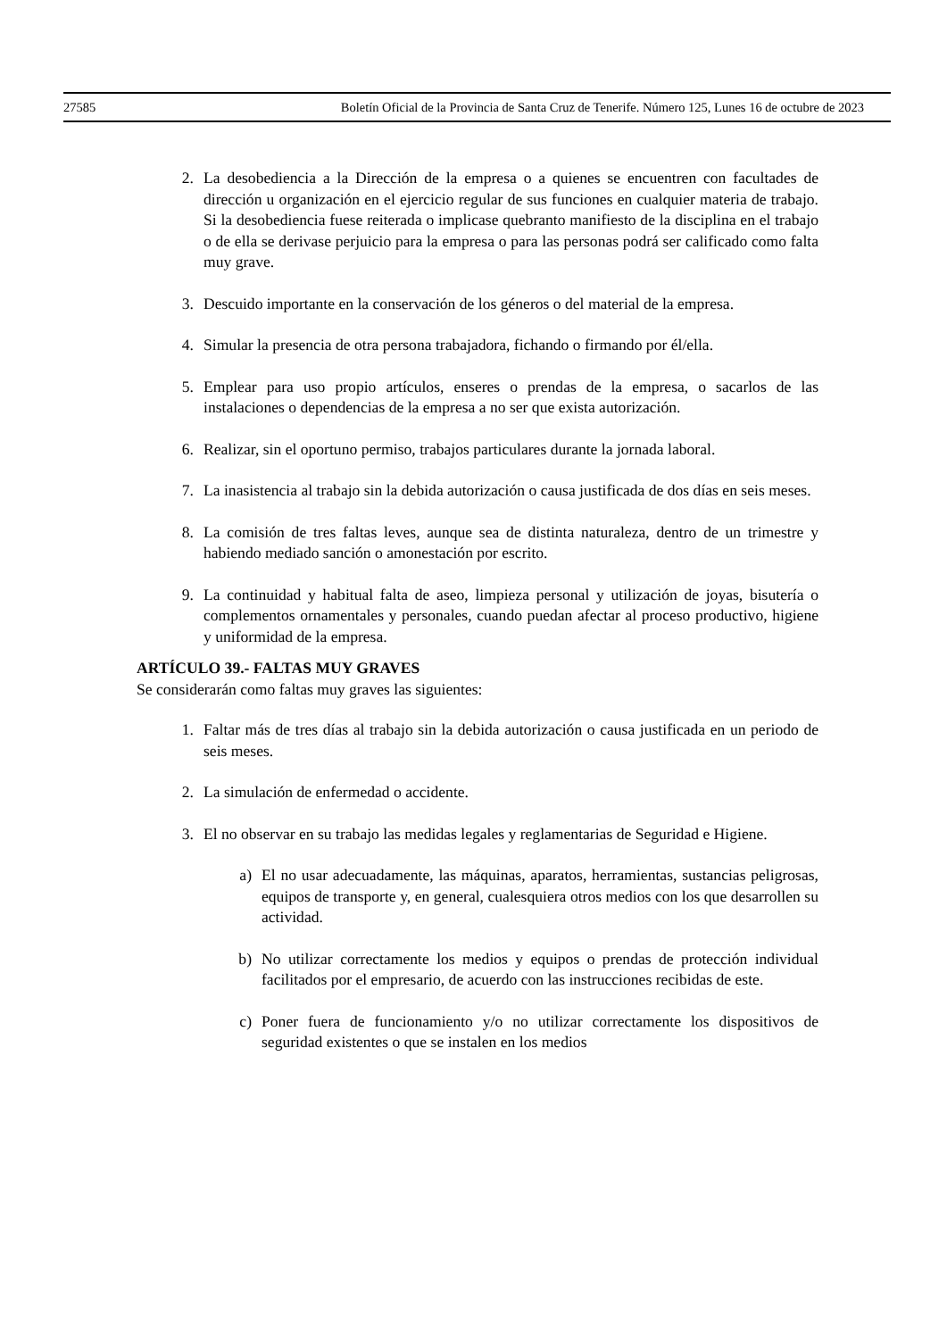27585 Boletín Oficial de la Provincia de Santa Cruz de Tenerife. Número 125, Lunes 16 de octubre de 2023
2. La desobediencia a la Dirección de la empresa o a quienes se encuentren con facultades de dirección u organización en el ejercicio regular de sus funciones en cualquier materia de trabajo. Si la desobediencia fuese reiterada o implicase quebranto manifiesto de la disciplina en el trabajo o de ella se derivase perjuicio para la empresa o para las personas podrá ser calificado como falta muy grave.
3. Descuido importante en la conservación de los géneros o del material de la empresa.
4. Simular la presencia de otra persona trabajadora, fichando o firmando por él/ella.
5. Emplear para uso propio artículos, enseres o prendas de la empresa, o sacarlos de las instalaciones o dependencias de la empresa a no ser que exista autorización.
6. Realizar, sin el oportuno permiso, trabajos particulares durante la jornada laboral.
7. La inasistencia al trabajo sin la debida autorización o causa justificada de dos días en seis meses.
8. La comisión de tres faltas leves, aunque sea de distinta naturaleza, dentro de un trimestre y habiendo mediado sanción o amonestación por escrito.
9. La continuidad y habitual falta de aseo, limpieza personal y utilización de joyas, bisutería o complementos ornamentales y personales, cuando puedan afectar al proceso productivo, higiene y uniformidad de la empresa.
ARTÍCULO 39.- FALTAS MUY GRAVES
Se considerarán como faltas muy graves las siguientes:
1. Faltar más de tres días al trabajo sin la debida autorización o causa justificada en un periodo de seis meses.
2. La simulación de enfermedad o accidente.
3. El no observar en su trabajo las medidas legales y reglamentarias de Seguridad e Higiene.
a) El no usar adecuadamente, las máquinas, aparatos, herramientas, sustancias peligrosas, equipos de transporte y, en general, cualesquiera otros medios con los que desarrollen su actividad.
b) No utilizar correctamente los medios y equipos o prendas de protección individual facilitados por el empresario, de acuerdo con las instrucciones recibidas de este.
c) Poner fuera de funcionamiento y/o no utilizar correctamente los dispositivos de seguridad existentes o que se instalen en los medios